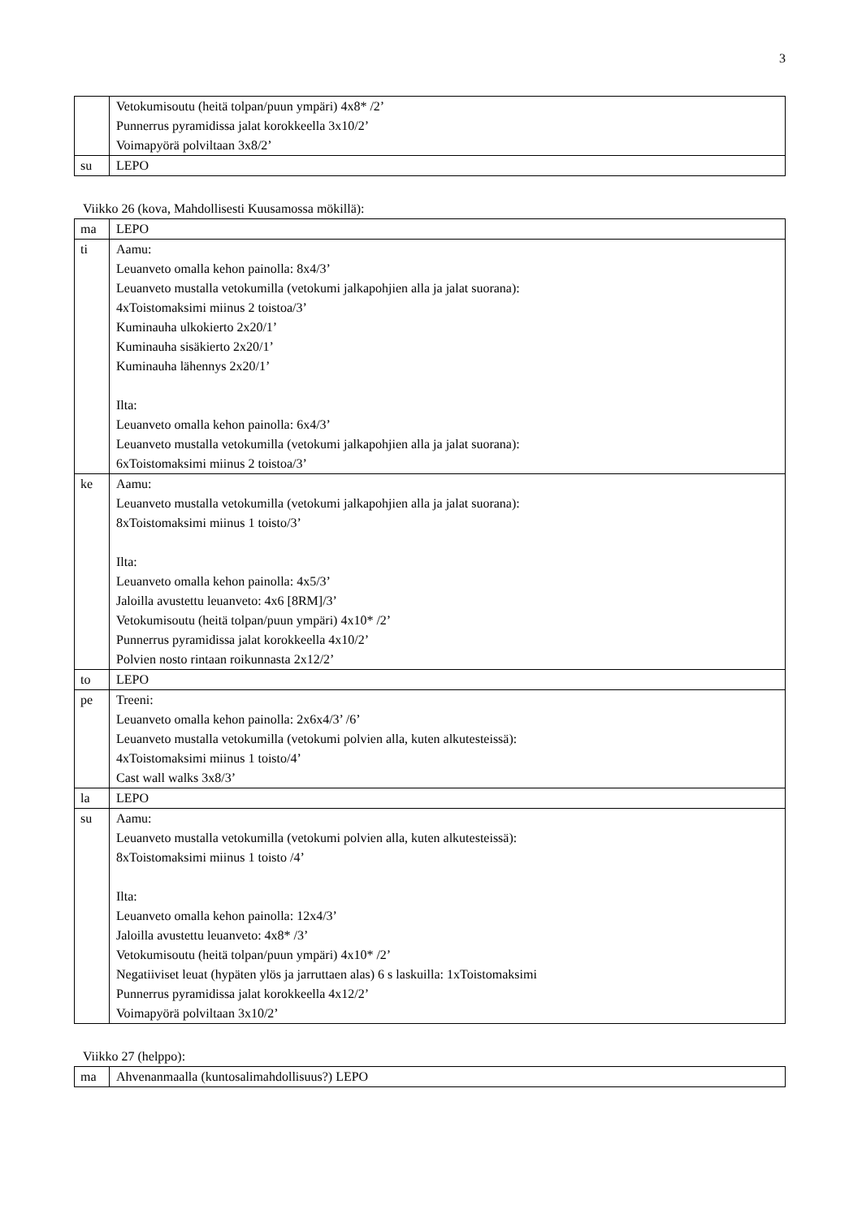3
| | Vetokumisoutu (heitä tolpan/puun ympäri) 4x8* /2’ Punnerrus pyramidissa jalat korokkeella 3x10/2’ Voimapyörä polviltaan 3x8/2’ |
| su | LEPO |
Viikko 26 (kova, Mahdollisesti Kuusamossa mökillä):
| ma | LEPO |
| ti | Aamu: Leuanveto omalla kehon painolla: 8x4/3’ Leuanveto mustalla vetokumilla (vetokumi jalkapohjien alla ja jalat suorana): 4xToistomaksimi miinus 2 toistoa/3’ Kuminauha ulkokierto 2x20/1’ Kuminauha sisäkierto 2x20/1’ Kuminauha lähennys 2x20/1’ Ilta: Leuanveto omalla kehon painolla: 6x4/3’ Leuanveto mustalla vetokumilla (vetokumi jalkapohjien alla ja jalat suorana): 6xToistomaksimi miinus 2 toistoa/3’ |
| ke | Aamu: Leuanveto mustalla vetokumilla (vetokumi jalkapohjien alla ja jalat suorana): 8xToistomaksimi miinus 1 toisto/3’ Ilta: Leuanveto omalla kehon painolla: 4x5/3’ Jaloilla avustettu leuanveto: 4x6 [8RM]/3’ Vetokumisoutu (heitä tolpan/puun ympäri) 4x10* /2’ Punnerrus pyramidissa jalat korokkeella 4x10/2’ Polvien nosto rintaan roikunnasta 2x12/2’ |
| to | LEPO |
| pe | Treeni: Leuanveto omalla kehon painolla: 2x6x4/3’ /6’ Leuanveto mustalla vetokumilla (vetokumi polvien alla, kuten alkutesteissä): 4xToistomaksimi miinus 1 toisto/4’ Cast wall walks 3x8/3’ |
| la | LEPO |
| su | Aamu: Leuanveto mustalla vetokumilla (vetokumi polvien alla, kuten alkutesteissä): 8xToistomaksimi miinus 1 toisto /4’ Ilta: Leuanveto omalla kehon painolla: 12x4/3’ Jaloilla avustettu leuanveto: 4x8* /3’ Vetokumisoutu (heitä tolpan/puun ympäri) 4x10* /2’ Negatiiviset leuat (hypäten ylös ja jarruttaen alas) 6 s laskuilla: 1xToistomaksimi Punnerrus pyramidissa jalat korokkeella 4x12/2’ Voimapyörä polviltaan 3x10/2’ |
Viikko 27 (helppo):
| ma | Ahvenanmaalla (kuntosalimahdollisuus?) LEPO |